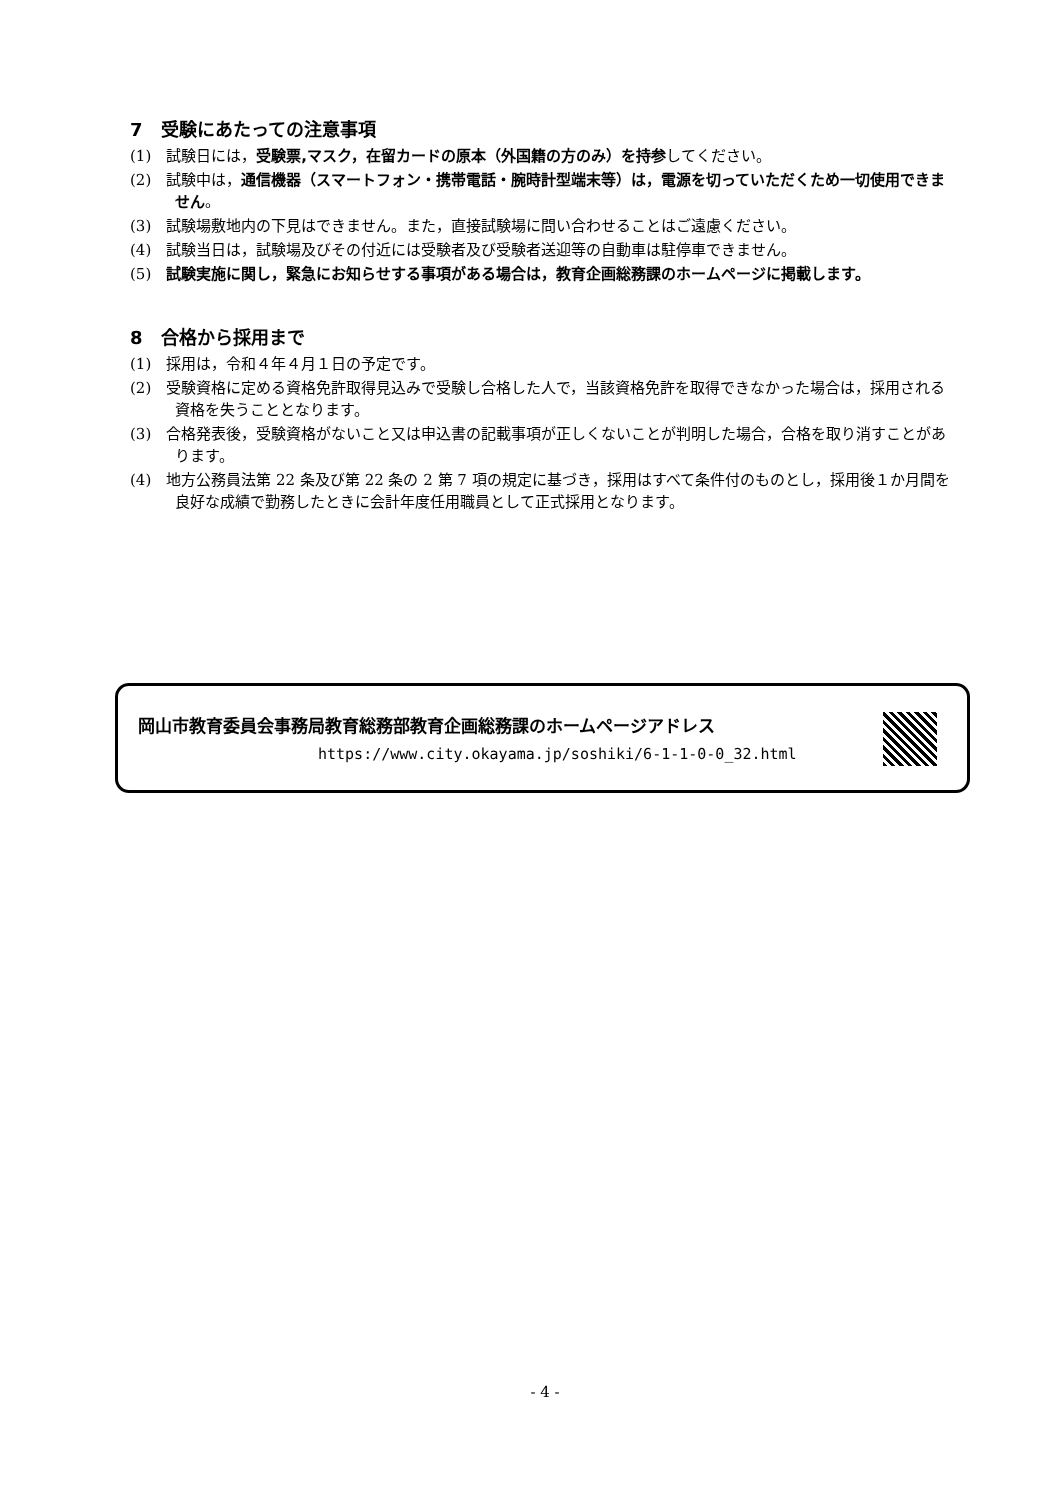7　受験にあたっての注意事項
(1)　試験日には，受験票,マスク，在留カードの原本（外国籍の方のみ）を持参してください。
(2)　試験中は，通信機器（スマートフォン・携帯電話・腕時計型端末等）は，電源を切っていただくため一切使用できません。
(3)　試験場敷地内の下見はできません。また，直接試験場に問い合わせることはご遠慮ください。
(4)　試験当日は，試験場及びその付近には受験者及び受験者送迎等の自動車は駐停車できません。
(5)　試験実施に関し，緊急にお知らせする事項がある場合は，教育企画総務課のホームページに掲載します。
8　合格から採用まで
(1)　採用は，令和４年４月１日の予定です。
(2)　受験資格に定める資格免許取得見込みで受験し合格した人で，当該資格免許を取得できなかった場合は，採用される資格を失うこととなります。
(3)　合格発表後，受験資格がないこと又は申込書の記載事項が正しくないことが判明した場合，合格を取り消すことがあります。
(4)　地方公務員法第 22 条及び第 22 条の 2 第 7 項の規定に基づき，採用はすべて条件付のものとし，採用後１か月間を良好な成績で勤務したときに会計年度任用職員として正式採用となります。
岡山市教育委員会事務局教育総務部教育企画総務課のホームページアドレス
https://www.city.okayama.jp/soshiki/6-1-1-0-0_32.html
- 4 -